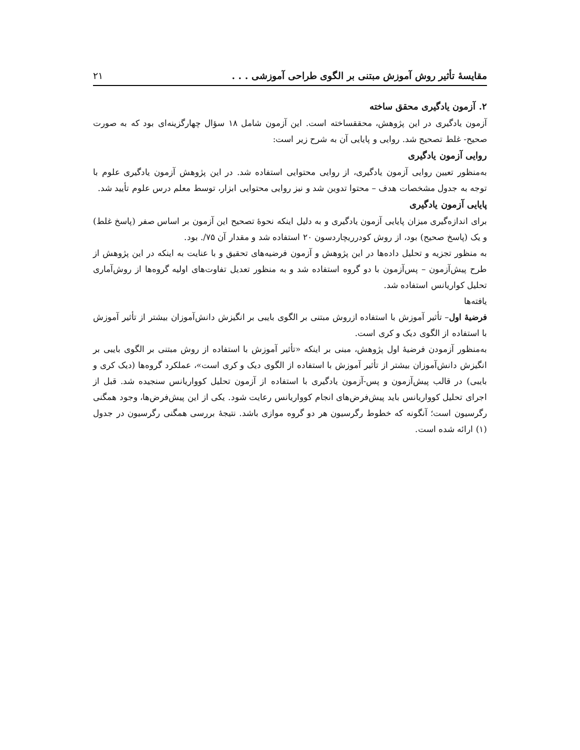مقایسهٔ تأثیر روش آموزش مبتنی بر الگوی طراحی آموزشی . . . ۲۱
۲. آزمون یادگیری محقق ساخته
آزمون یادگیری در این پژوهش، محققساخته است. این آزمون شامل ۱۸ سؤال چهارگزینه‌ای بود که به صورت صحیح- غلط تصحیح شد. روایی و پایایی آن به شرح زیر است:
روایی آزمون یادگیری
به‌منظور تعیین روایی آزمون یادگیری، از روایی محتوایی استفاده شد. در این پژوهش آزمون یادگیری علوم با توجه به جدول مشخصات هدف – محتوا تدوین شد و نیز روایی محتوایی ابزار، توسط معلم درس علوم تأیید شد.
پایایی آزمون یادگیری
برای اندازه‌گیری میزان پایایی آزمون یادگیری و به دلیل اینکه نحوهٔ تصحیح این آزمون بر اساس صفر (پاسخ غلط) و یک (پاسخ صحیح) بود، از روش کودرریچاردسون ۲۰ استفاده شد و مقدار آن ۷۵/. بود.
به منظور تجزیه و تحلیل داده‌ها در این پژوهش و آزمون فرضیه‌های تحقیق و با عنایت به اینکه در این پژوهش از طرح پیش‌آزمون – پس‌آزمون با دو گروه استفاده شد و به منظور تعدیل تفاوت‌های اولیه گروه‌ها از روش‌آماری تحلیل کواریانس استفاده شد.
یافته‌ها
فرضیهٔ اول– تأثیر آموزش با استفاده ازروش مبتنی بر الگوی بایبی بر انگیزش دانش‌آموزان بیشتر از تأثیر آموزش با استفاده از الگوی دیک و کری است.
به‌منظور آزمودن فرضیهٔ اول پژوهش، مبنی بر اینکه «تأثیر آموزش با استفاده از روش مبتنی بر الگوی بایبی بر انگیزش دانش‌آموزان بیشتر از تأثیر آموزش با استفاده از الگوی دیک و کری است»، عملکرد گروه‌ها (دیک کری و بایبی) در قالب پیش‌آزمون و پس-آزمون یادگیری با استفاده از آزمون تحلیل کوواریانس سنجیده شد. قبل از اجرای تحلیل کوواریانس باید پیش‌فرض‌های انجام کوواریانس رعایت شود. یکی از این پیش‌فرض‌ها، وجود همگنی رگرسیون است؛ آنگونه که خطوط رگرسیون هر دو گروه موازی باشد. نتیجهٔ بررسی همگنی رگرسیون در جدول (۱) ارائه شده است.